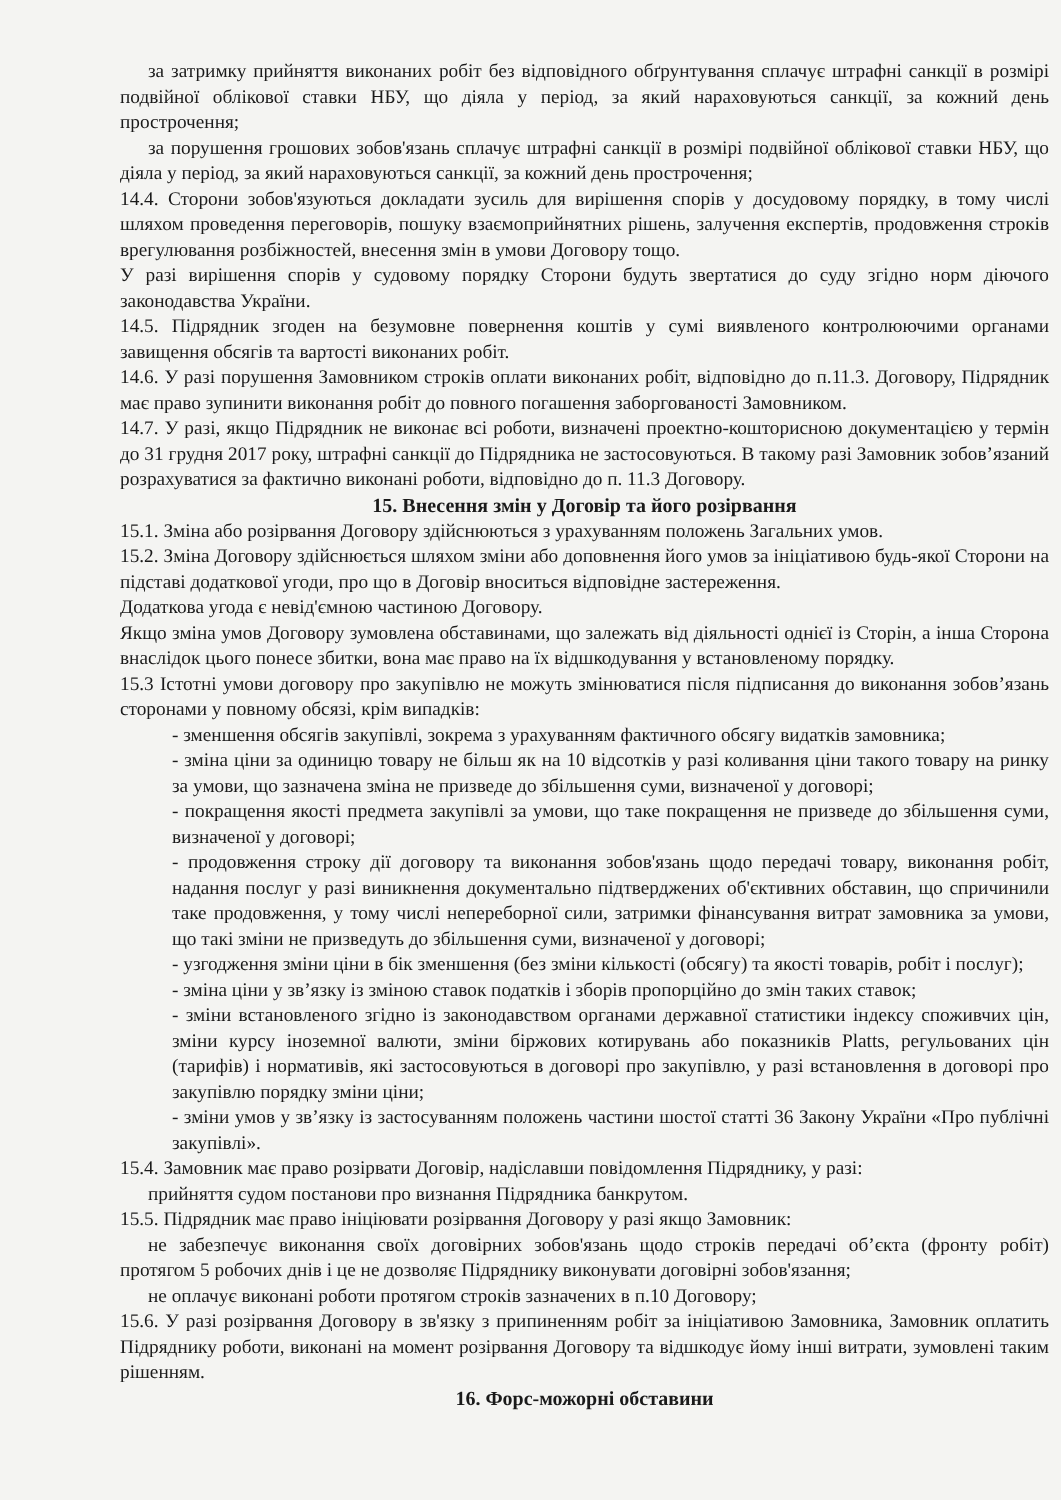за затримку прийняття виконаних робіт без відповідного обґрунтування сплачує штрафні санкції в розмірі подвійної облікової ставки НБУ, що діяла у період, за який нараховуються санкції, за кожний день прострочення;
за порушення грошових зобов'язань сплачує штрафні санкції в розмірі подвійної облікової ставки НБУ, що діяла у період, за який нараховуються санкції, за кожний день прострочення;
14.4. Сторони зобов'язуються докладати зусиль для вирішення спорів у досудовому порядку, в тому числі шляхом проведення переговорів, пошуку взаємоприйнятних рішень, залучення експертів, продовження строків врегулювання розбіжностей, внесення змін в умови Договору тощо.
У разі вирішення спорів у судовому порядку Сторони будуть звертатися до суду згідно норм діючого законодавства України.
14.5. Підрядник згоден на безумовне повернення коштів у сумі виявленого контролюючими органами завищення обсягів та вартості виконаних робіт.
14.6. У разі порушення Замовником строків оплати виконаних робіт, відповідно до п.11.3. Договору, Підрядник має право зупинити виконання робіт до повного погашення заборгованості Замовником.
14.7. У разі, якщо Підрядник не виконає всі роботи, визначені проектно-кошторисною документацією у термін до 31 грудня 2017 року, штрафні санкції до Підрядника не застосовуються. В такому разі Замовник зобов’язаний розрахуватися за фактично виконані роботи, відповідно до п. 11.3 Договору.
15. Внесення змін у Договір та його розірвання
15.1. Зміна або розірвання Договору здійснюються з урахуванням положень Загальних умов.
15.2. Зміна Договору здійснюється шляхом зміни або доповнення його умов за ініціативою будь-якої Сторони на підставі додаткової угоди, про що в Договір вноситься відповідне застереження.
Додаткова угода є невід'ємною частиною Договору.
Якщо зміна умов Договору зумовлена обставинами, що залежать від діяльності однієї із Сторін, а інша Сторона внаслідок цього понесе збитки, вона має право на їх відшкодування у встановленому порядку.
15.3 Істотні умови договору про закупівлю не можуть змінюватися після підписання до виконання зобов’язань сторонами у повному обсязі, крім випадків:
- зменшення обсягів закупівлі, зокрема з урахуванням фактичного обсягу видатків замовника;
- зміна ціни за одиницю товару не більш як на 10 відсотків у разі коливання ціни такого товару на ринку за умови, що зазначена зміна не призведе до збільшення суми, визначеної у договорі;
- покращення якості предмета закупівлі за умови, що таке покращення не призведе до збільшення суми, визначеної у договорі;
- продовження строку дії договору та виконання зобов'язань щодо передачі товару, виконання робіт, надання послуг у разі виникнення документально підтверджених об'єктивних обставин, що спричинили таке продовження, у тому числі непереборної сили, затримки фінансування витрат замовника за умови, що такі зміни не призведуть до збільшення суми, визначеної у договорі;
- узгодження зміни ціни в бік зменшення (без зміни кількості (обсягу) та якості товарів, робіт і послуг);
- зміна ціни у зв’язку із зміною ставок податків і зборів пропорційно до змін таких ставок;
- зміни встановленого згідно із законодавством органами державної статистики індексу споживчих цін, зміни курсу іноземної валюти, зміни біржових котирувань або показників Platts, регульованих цін (тарифів) і нормативів, які застосовуються в договорі про закупівлю, у разі встановлення в договорі про закупівлю порядку зміни ціни;
- зміни умов у зв’язку із застосуванням положень частини шостої статті 36 Закону України «Про публічні закупівлі».
15.4. Замовник має право розірвати Договір, надіславши повідомлення Підряднику, у разі:
прийняття судом постанови про визнання Підрядника банкрутом.
15.5. Підрядник має право ініціювати розірвання Договору у разі якщо Замовник:
не забезпечує виконання своїх договірних зобов'язань щодо строків передачі об’єкта (фронту робіт) протягом 5 робочих днів і це не дозволяє Підряднику виконувати договірні зобов'язання;
не оплачує виконані роботи протягом строків зазначених в п.10 Договору;
15.6. У разі розірвання Договору в зв'язку з припиненням робіт за ініціативою Замовника, Замовник оплатить Підряднику роботи, виконані на момент розірвання Договору та відшкодує йому інші витрати, зумовлені таким рішенням.
16. Форс-можорні обставини